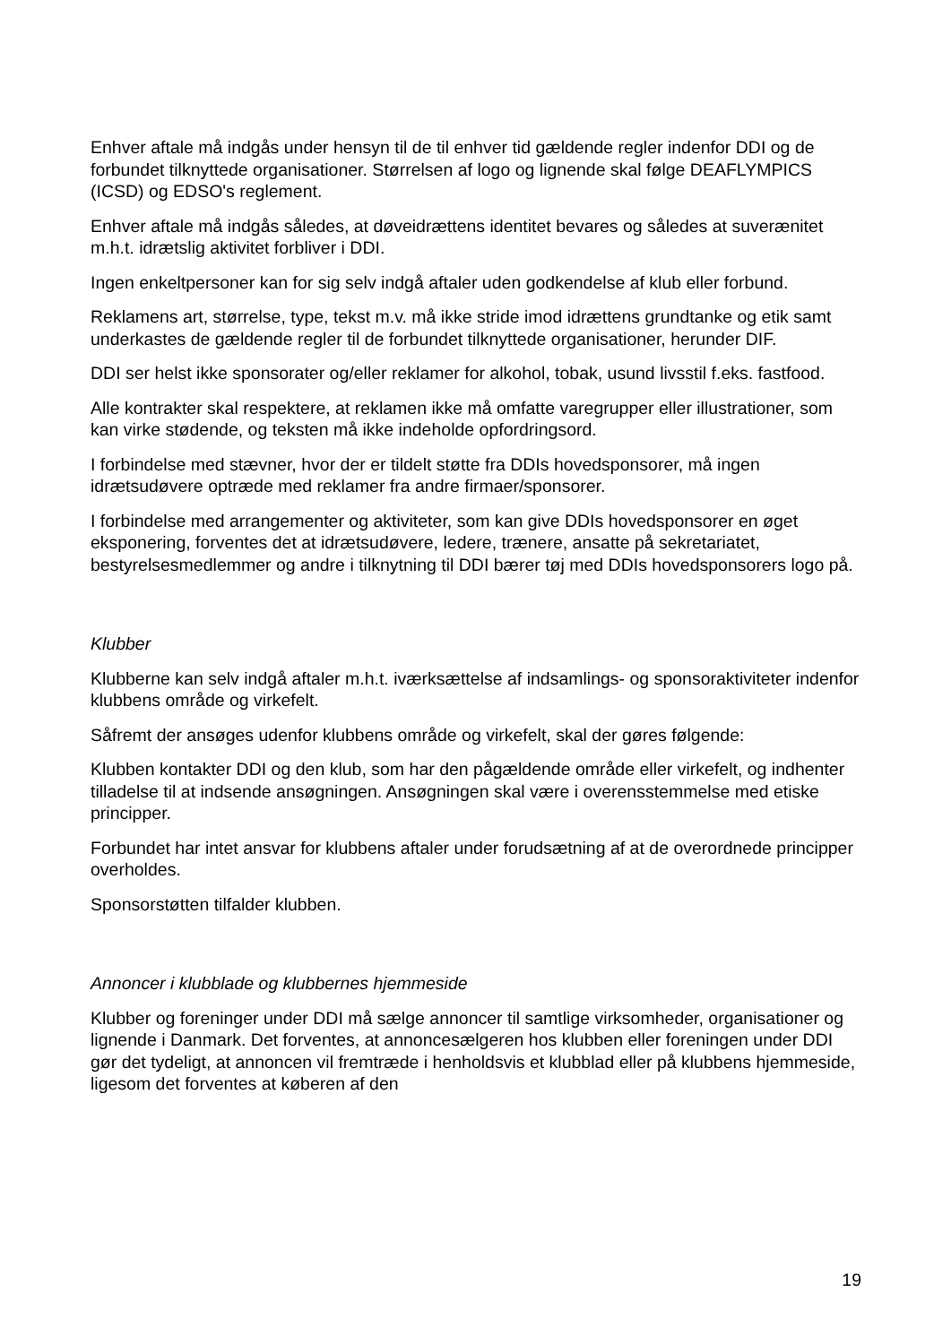Enhver aftale må indgås under hensyn til de til enhver tid gældende regler indenfor DDI og de forbundet tilknyttede organisationer. Størrelsen af logo og lignende skal følge DEAFLYMPICS (ICSD) og EDSO's reglement.
Enhver aftale må indgås således, at døveidrættens identitet bevares og således at suverænitet m.h.t. idrætslig aktivitet forbliver i DDI.
Ingen enkeltpersoner kan for sig selv indgå aftaler uden godkendelse af klub eller forbund.
Reklamens art, størrelse, type, tekst m.v. må ikke stride imod idrættens grundtanke og etik samt underkastes de gældende regler til de forbundet tilknyttede organisationer, herunder DIF.
DDI ser helst ikke sponsorater og/eller reklamer for alkohol, tobak, usund livsstil f.eks. fastfood.
Alle kontrakter skal respektere, at reklamen ikke må omfatte varegrupper eller illustrationer, som kan virke stødende, og teksten må ikke indeholde opfordringsord.
I forbindelse med stævner, hvor der er tildelt støtte fra DDIs hovedsponsorer, må ingen idrætsudøvere optræde med reklamer fra andre firmaer/sponsorer.
I forbindelse med arrangementer og aktiviteter, som kan give DDIs hovedsponsorer en øget eksponering, forventes det at idrætsudøvere, ledere, trænere, ansatte på sekretariatet, bestyrelsesmedlemmer og andre i tilknytning til DDI bærer tøj med DDIs hovedsponsorers logo på.
Klubber
Klubberne kan selv indgå aftaler m.h.t. iværksættelse af indsamlings- og sponsoraktiviteter indenfor klubbens område og virkefelt.
Såfremt der ansøges udenfor klubbens område og virkefelt, skal der gøres følgende:
Klubben kontakter DDI og den klub, som har den pågældende område eller virkefelt, og indhenter tilladelse til at indsende ansøgningen. Ansøgningen skal være i overensstemmelse med etiske principper.
Forbundet har intet ansvar for klubbens aftaler under forudsætning af at de overordnede principper overholdes.
Sponsorstøtten tilfalder klubben.
Annoncer i klubblade og klubbernes hjemmeside
Klubber og foreninger under DDI må sælge annoncer til samtlige virksomheder, organisationer og lignende i Danmark. Det forventes, at annoncesælgeren hos klubben eller foreningen under DDI gør det tydeligt, at annoncen vil fremtræde i henholdsvis et klubblad eller på klubbens hjemmeside, ligesom det forventes at køberen af den
19